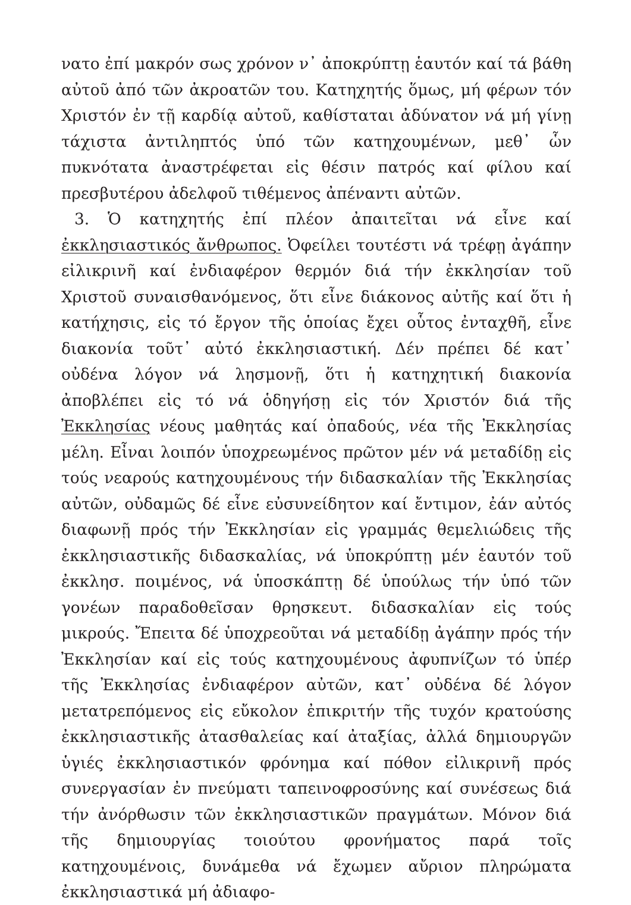νατο ἐπί μακρόν σως χρόνον ν᾽ ἀποκρύπτῃ ἑαυτόν καί τά βάθη αὐτοῦ ἀπό τῶν ἀκροατῶν του. Κατηχητής ὅμως, μή φέρων τόν Χριστόν ἐν τῇ καρδίᾳ αὐτοῦ, καθίσταται ἀδύνατον νά μή γίνῃ τάχιστα ἀντιληπτός ὑπό τῶν κατηχουμένων, μεθ᾽ ὧν πυκνότατα ἀναστρέφεται εἰς θέσιν πατρός καί φίλου καί πρεσβυτέρου ἀδελφοῦ τιθέμενος ἀπέναντι αὐτῶν.
3. Ὁ κατηχητής ἐπί πλέον ἀπαιτεῖται νά εἶνε καί ἐκκλησιαστικός ἄνθρωπος. Ὀφείλει τουτέστι νά τρέφῃ ἀγάπην εἰλικρινῆ καί ἐνδιαφέρον θερμόν διά τήν ἐκκλησίαν τοῦ Χριστοῦ συναισθανόμενος, ὅτι εἶνε διάκονος αὐτῆς καί ὅτι ἡ κατήχησις, εἰς τό ἔργον τῆς ὁποίας ἔχει οὗτος ἐνταχθῆ, εἶνε διακονία τοῦτ᾽ αὐτό ἐκκλησιαστική. Δέν πρέπει δέ κατ᾽ οὐδένα λόγον νά λησμονῇ, ὅτι ἡ κατηχητική διακονία ἀποβλέπει εἰς τό νά ὁδηγήσῃ εἰς τόν Χριστόν διά τῆς Ἐκκλησίας νέους μαθητάς καί ὀπαδούς, νέα τῆς Ἐκκλησίας μέλη. Εἶναι λοιπόν ὑποχρεωμένος πρῶτον μέν νά μεταδίδῃ εἰς τούς νεαρούς κατηχουμένους τήν διδασκαλίαν τῆς Ἐκκλησίας αὐτῶν, οὐδαμῶς δέ εἶνε εὐσυνείδητον καί ἔντιμον, ἐάν αὐτός διαφωνῇ πρός τήν Ἐκκλησίαν εἰς γραμμάς θεμελιώδεις τῆς ἐκκλησιαστικῆς διδασκαλίας, νά ὑποκρύπτῃ μέν ἑαυτόν τοῦ ἐκκλησ. ποιμένος, νά ὑποσκάπτῃ δέ ὑπούλως τήν ὑπό τῶν γονέων παραδοθεῖσαν θρησκευτ. διδασκαλίαν εἰς τούς μικρούς. Ἔπειτα δέ ὑποχρεοῦται νά μεταδίδῃ ἀγάπην πρός τήν Ἐκκλησίαν καί εἰς τούς κατηχουμένους ἀφυπνίζων τό ὑπέρ τῆς Ἐκκλησίας ἐνδιαφέρον αὐτῶν, κατ᾽ οὐδένα δέ λόγον μετατρεπόμενος εἰς εὔκολον ἐπικριτήν τῆς τυχόν κρατούσης ἐκκλησιαστικῆς ἀτασθαλείας καί ἀταξίας, ἀλλά δημιουργῶν ὑγιές ἐκκλησιαστικόν φρόνημα καί πόθον εἰλικρινῆ πρός συνεργασίαν ἐν πνεύματι ταπεινοφροσύνης καί συνέσεως διά τήν ἀνόρθωσιν τῶν ἐκκλησιαστικῶν πραγμάτων. Μόνον διά τῆς δημιουργίας τοιούτου φρονήματος παρά τοῖς κατηχουμένοις, δυνάμεθα νά ἔχωμεν αὔριον πληρώματα ἐκκλησιαστικά μή ἀδιαφο-